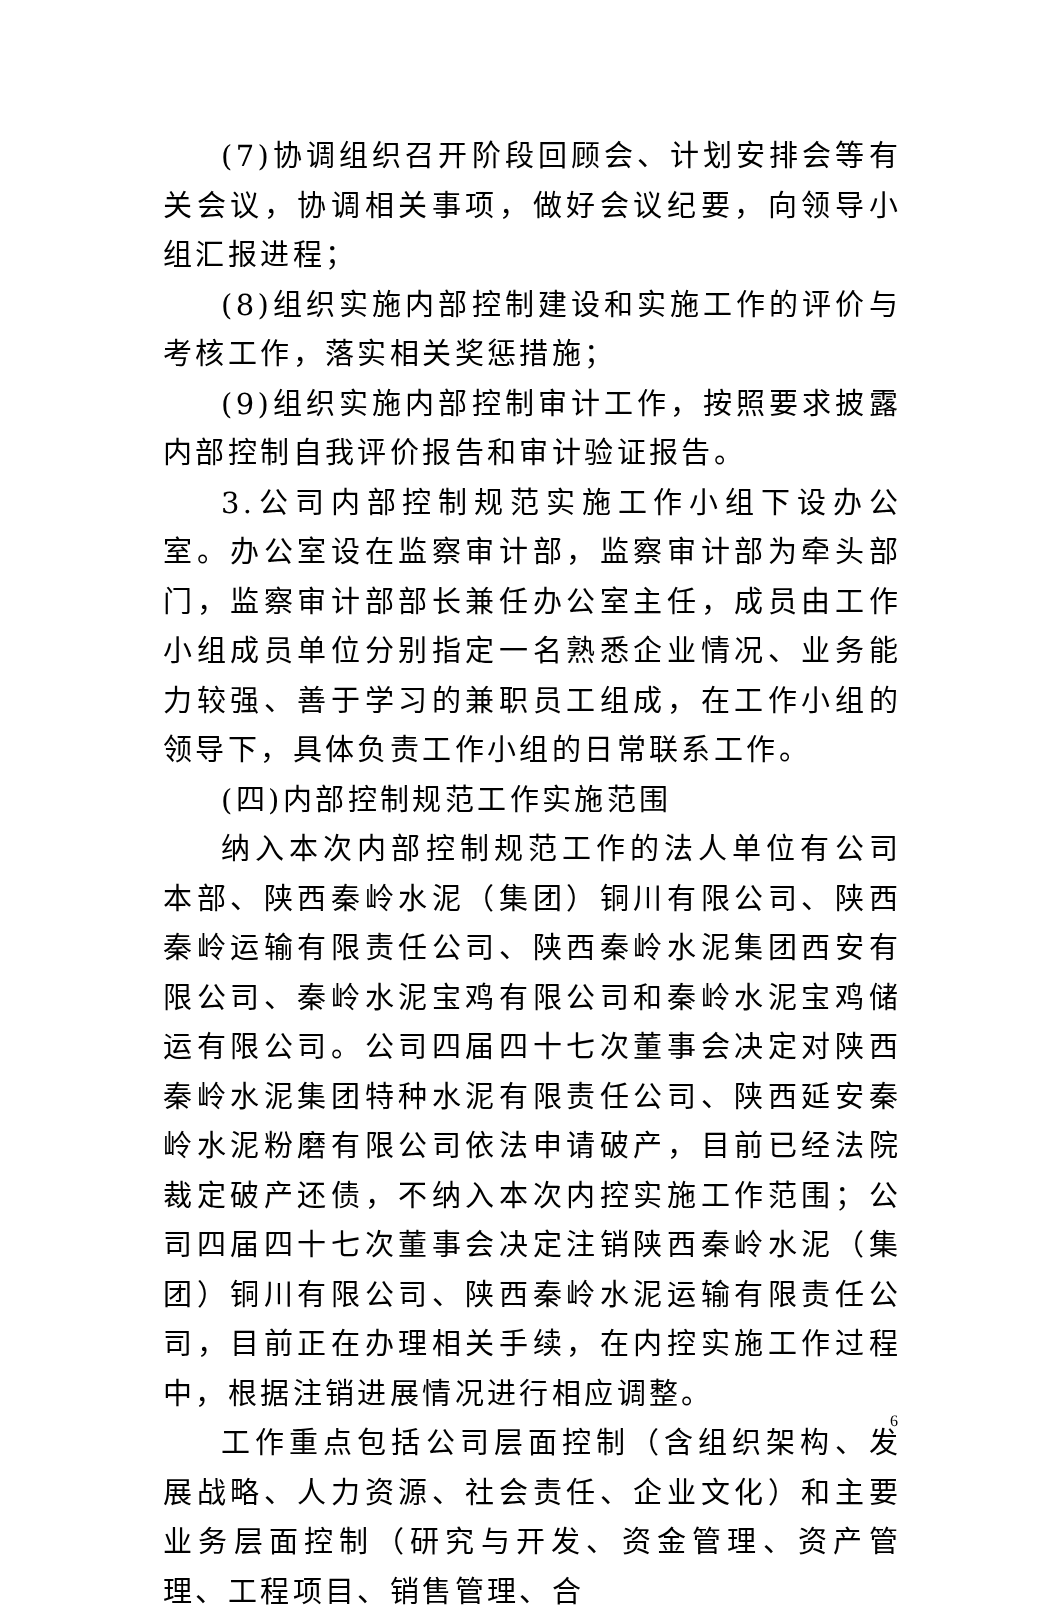(7)协调组织召开阶段回顾会、计划安排会等有关会议，协调相关事项，做好会议纪要，向领导小组汇报进程；
(8)组织实施内部控制建设和实施工作的评价与考核工作，落实相关奖惩措施；
(9)组织实施内部控制审计工作，按照要求披露内部控制自我评价报告和审计验证报告。
3.公司内部控制规范实施工作小组下设办公室。办公室设在监察审计部，监察审计部为牵头部门，监察审计部部长兼任办公室主任，成员由工作小组成员单位分别指定一名熟悉企业情况、业务能力较强、善于学习的兼职员工组成，在工作小组的领导下，具体负责工作小组的日常联系工作。
(四)内部控制规范工作实施范围
纳入本次内部控制规范工作的法人单位有公司本部、陕西秦岭水泥（集团）铜川有限公司、陕西秦岭运输有限责任公司、陕西秦岭水泥集团西安有限公司、秦岭水泥宝鸡有限公司和秦岭水泥宝鸡储运有限公司。公司四届四十七次董事会决定对陕西秦岭水泥集团特种水泥有限责任公司、陕西延安秦岭水泥粉磨有限公司依法申请破产，目前已经法院裁定破产还债，不纳入本次内控实施工作范围；公司四届四十七次董事会决定注销陕西秦岭水泥（集团）铜川有限公司、陕西秦岭水泥运输有限责任公司，目前正在办理相关手续，在内控实施工作过程中，根据注销进展情况进行相应调整。
工作重点包括公司层面控制（含组织架构、发展战略、人力资源、社会责任、企业文化）和主要业务层面控制（研究与开发、资金管理、资产管理、工程项目、销售管理、合
6